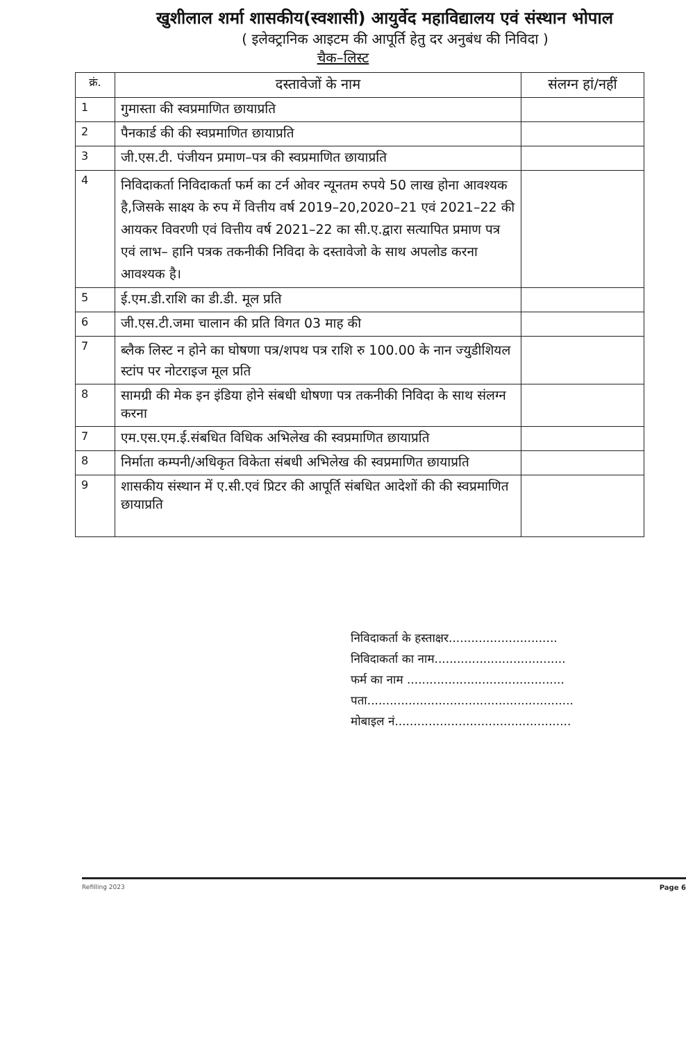खुशीलाल शर्मा शासकीय(स्वशासी) आयुर्वेद महाविद्यालय एवं संस्थान भोपाल
( इलेक्ट्रानिक आइटम की आपूर्ति हेतु दर अनुबंध की निविदा )
चैक–लिस्ट
| क्रं. | दस्तावेजों के नाम | संलग्न हां/नहीं |
| --- | --- | --- |
| 1 | गुमास्ता की स्वप्रमाणित छायाप्रति | |
| 2 | पैनकार्ड की की स्वप्रमाणित छायाप्रति | |
| 3 | जी.एस.टी. पंजीयन प्रमाण–पत्र की स्वप्रमाणित छायाप्रति | |
| 4 | निविदाकर्ता निविदाकर्ता फर्म का टर्न ओवर न्यूनतम रुपये 50 लाख होना आवश्यक है,जिसके साक्ष्य के रुप में वित्तीय वर्ष 2019–20,2020–21 एवं 2021–22 की आयकर विवरणी एवं वित्तीय वर्ष 2021–22 का सी.ए.द्वारा सत्यापित प्रमाण पत्र एवं लाभ– हानि पत्रक तकनीकी निविदा के दस्तावेजो के साथ अपलोड करना आवश्यक है। | |
| 5 | ई.एम.डी.राशि का डी.डी. मूल प्रति | |
| 6 | जी.एस.टी.जमा चालान की प्रति विगत 03 माह की | |
| 7 | ब्लैक लिस्ट न होने का घोषणा पत्र/शपथ पत्र राशि रु 100.00 के नान ज्युडीशियल स्टांप पर नोटराइज मूल प्रति | |
| 8 | सामग्री की मेक इन इंडिया होने संबधी धोषणा पत्र तकनीकी निविदा के साथ संलग्न करना | |
| 7 | एम.एस.एम.ई.संबधित विधिक अभिलेख की स्वप्रमाणित छायाप्रति | |
| 8 | निर्माता कम्पनी/अधिकृत विकेता संबधी अभिलेख की स्वप्रमाणित छायाप्रति | |
| 9 | शासकीय संस्थान में ए.सी.एवं प्रिटर की आपूर्ति संबधित आदेशों की की स्वप्रमाणित छायाप्रति | |
निविदाकर्ता के हस्ताक्षर.............................
निविदाकर्ता का नाम...................................
फर्म का नाम ..........................................
पता.......................................................
मोबाइल नं...............................................
Refilling 2023 Page 6